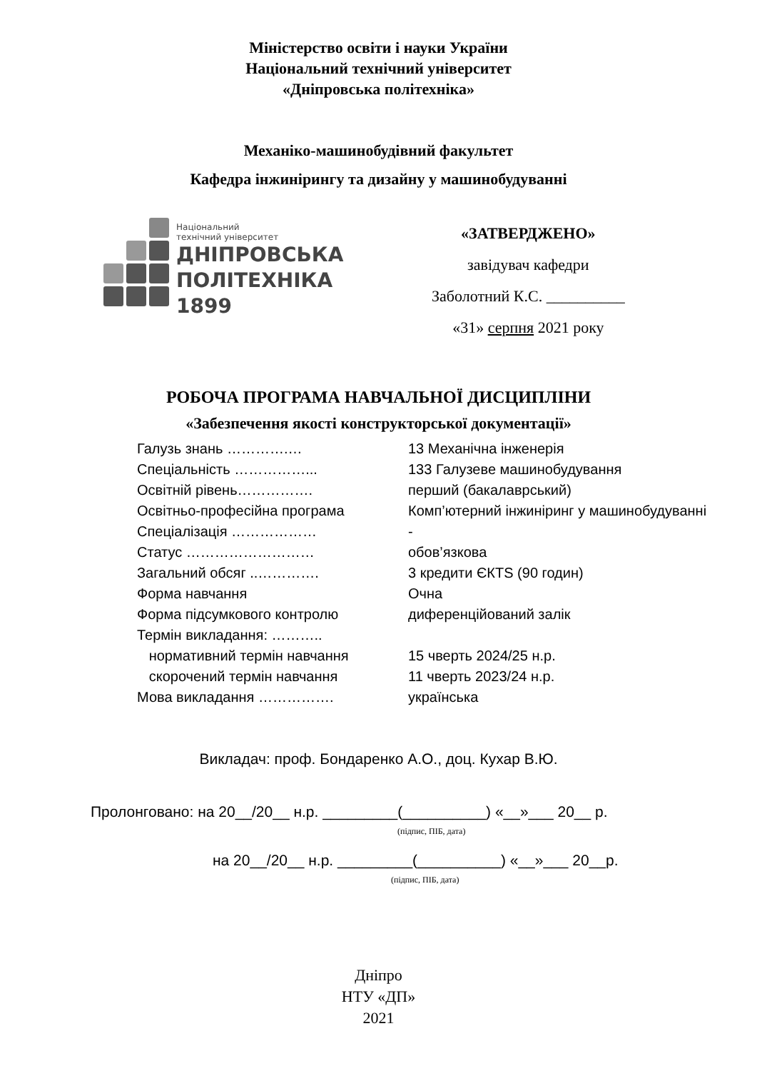Міністерство освіти і науки України
Національний технічний університет
«Дніпровська політехніка»
Механіко-машинобудівний факультет
Кафедра інжинірингу та дизайну у машинобудуванні
Національний
технічний університет
ДНІПРОВСЬКА
ПОЛІТЕХНІКА
1899
«ЗАТВЕРДЖЕНО»
завідувач кафедри
Заболотний К.С. __________
«31» серпня 2021 року
РОБОЧА ПРОГРАМА НАВЧАЛЬНОЇ ДИСЦИПЛІНИ
«Забезпечення якості конструкторської документації»
| Галузь знань ………….… | 13 Механічна інженерія |
| Спеціальність ……………... | 133 Галузеве машинобудування |
| Освітній рівень……………. | перший (бакалаврський) |
| Освітньо-професійна програма | Комп’ютерний інжиніринг у машинобудуванні |
| Спеціалізація ……………… | - |
| Статус ……………………… | обов’язкова |
| Загальний обсяг ..…………. | 3 кредити ЄКTS (90 годин) |
| Форма навчання | Очна |
| Форма підсумкового контролю | диференційований залік |
| Термін викладання: ……….. | |
| нормативний термін навчання | 15 чверть 2024/25 н.р. |
| скорочений термін навчання | 11 чверть 2023/24 н.р. |
| Мова викладання ……………. | українська |
Викладач: проф. Бондаренко А.О., доц. Кухар В.Ю.
Пролонговано: на 20__/20__ н.р. _________(__________) «__»___ 20__ р.
(підпис, ПІБ, дата)
на 20__/20__ н.р. _________(__________) «__»___ 20__р.
(підпис, ПІБ, дата)
Дніпро
НТУ «ДП»
2021